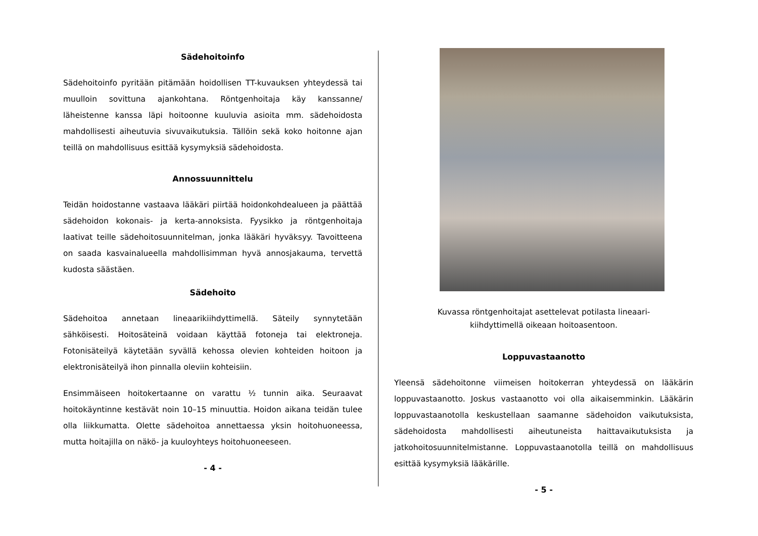Sädehoitoinfo
Sädehoitoinfo pyritään pitämään hoidollisen TT-kuvauksen yhteydessä tai muulloin sovittuna ajankohtana. Röntgenhoitaja käy kanssanne/ läheistenne kanssa läpi hoitoonne kuuluvia asioita mm. sädehoidosta mahdollisesti aiheutuvia sivuvaikutuksia. Tällöin sekä koko hoitonne ajan teillä on mahdollisuus esittää kysymyksiä sädehoidosta.
Annossuunnittelu
Teidän hoidostanne vastaava lääkäri piirtää hoidonkohdealueen ja päättää sädehoidon kokonais- ja kerta-annoksista. Fyysikko ja röntgenhoitaja laativat teille sädehoitosuunnitelman, jonka lääkäri hyväksyy. Tavoitteena on saada kasvainalueella mahdollisimman hyvä annosjakauma, tervettä kudosta säästäen.
Sädehoito
Sädehoitoa annetaan lineaarikiihdyttimellä. Säteily synnytetään sähköisesti. Hoitosäteinä voidaan käyttää fotoneja tai elektroneja. Fotonisäteilyä käytetään syvällä kehossa olevien kohteiden hoitoon ja elektronisäteilyä ihon pinnalla oleviin kohteisiin.
Ensimmäiseen hoitokertaanne on varattu ½ tunnin aika. Seuraavat hoitokäyntinne kestävät noin 10–15 minuuttia. Hoidon aikana teidän tulee olla liikkumatta. Olette sädehoitoa annettaessa yksin hoitohuoneessa, mutta hoitajilla on näkö- ja kuuloyhteys hoitohuoneeseen.
- 4 -
Kuvassa röntgenhoitajat asettelevat potilasta lineaari-
kiihdyttimellä oikeaan hoitoasentoon.
Loppuvastaanotto
Yleensä sädehoitonne viimeisen hoitokerran yhteydessä on lääkärin loppuvastaanotto. Joskus vastaanotto voi olla aikaisemminkin. Lääkärin loppuvastaanotolla keskustellaan saamanne sädehoidon vaikutuksista, sädehoidosta mahdollisesti aiheutuneista haittavaikutuksista ja jatkohoitosuunnitelmistanne. Loppuvastaanotolla teillä on mahdollisuus esittää kysymyksiä lääkärille.
- 5 -